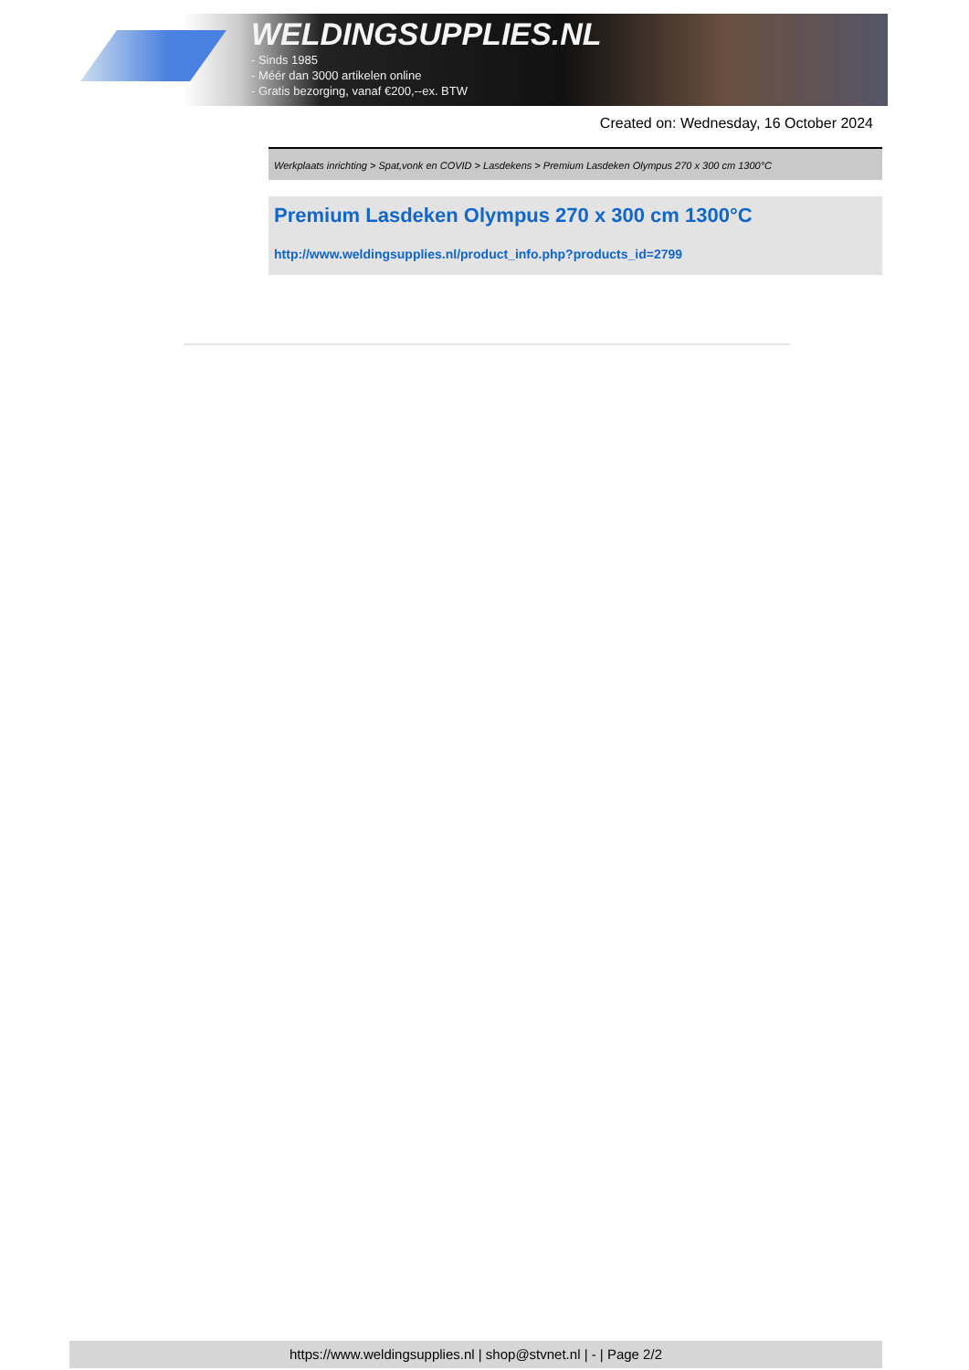WELDINGSUPPLIES.NL
- Sinds 1985
- Méér dan 3000 artikelen online
- Gratis bezorging, vanaf €200,--ex. BTW
Created on: Wednesday, 16 October 2024
Werkplaats inrichting > Spat,vonk en COVID > Lasdekens > Premium Lasdeken Olympus 270 x 300 cm 1300°C
Premium Lasdeken Olympus 270 x 300 cm 1300°C
http://www.weldingsupplies.nl/product_info.php?products_id=2799
https://www.weldingsupplies.nl | shop@stvnet.nl | - | Page 2/2